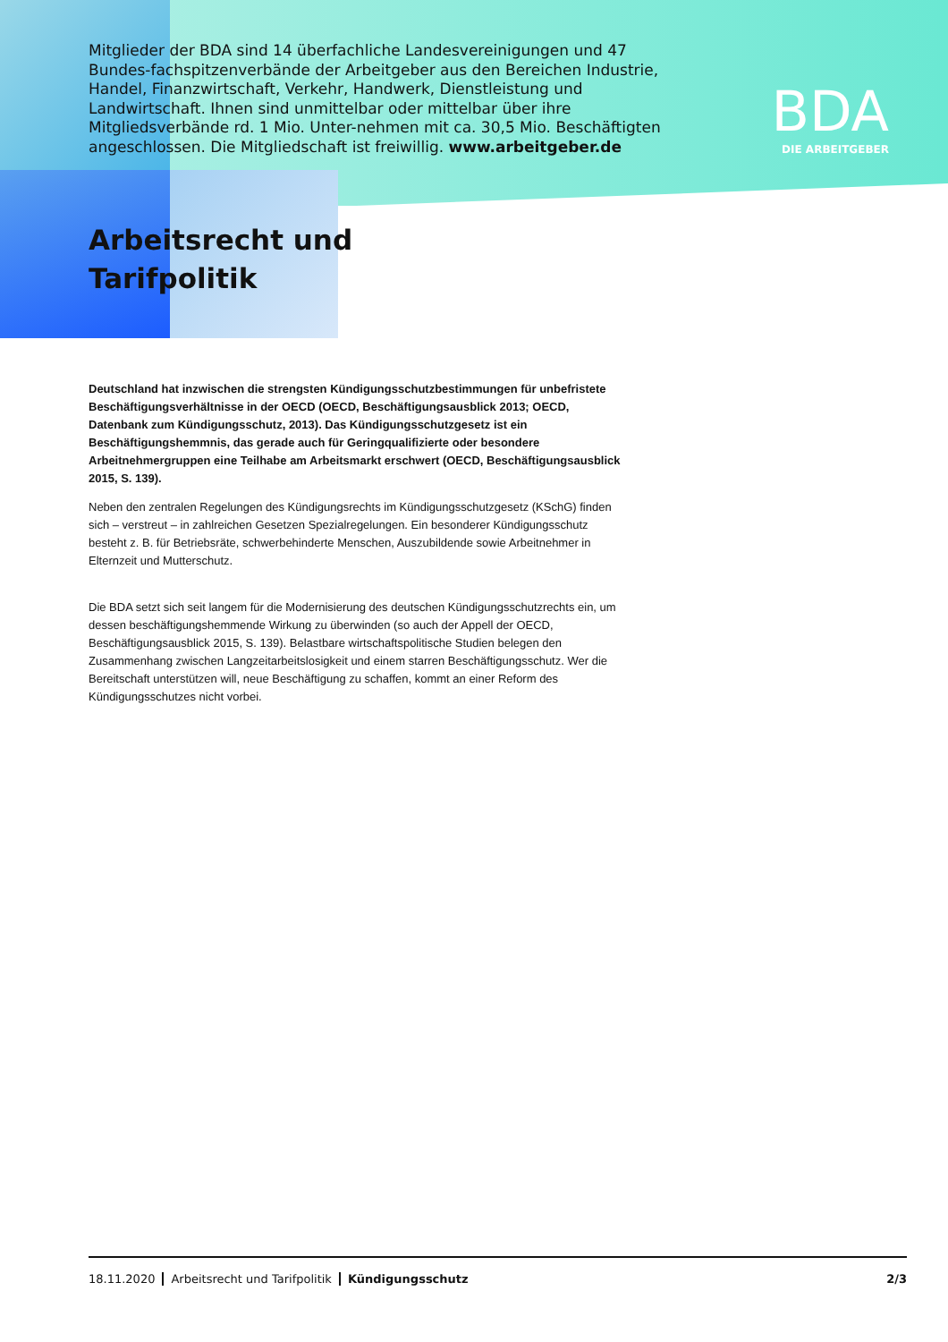Mitglieder der BDA sind 14 überfachliche Landesvereinigungen und 47 Bundes-fachspitzenverbände der Arbeitgeber aus den Bereichen Industrie, Handel, Finanzwirtschaft, Verkehr, Handwerk, Dienstleistung und Landwirtschaft. Ihnen sind unmittelbar oder mittelbar über ihre Mitgliedsverbände rd. 1 Mio. Unter-nehmen mit ca. 30,5 Mio. Beschäftigten angeschlossen. Die Mitgliedschaft ist freiwillig. www.arbeitgeber.de
BDA
DIE ARBEITGEBER
Arbeitsrecht und
Tarifpolitik
Deutschland hat inzwischen die strengsten Kündigungsschutzbestimmungen für unbefristete Beschäftigungsverhältnisse in der OECD (OECD, Beschäftigungsausblick 2013; OECD, Datenbank zum Kündigungsschutz, 2013). Das Kündigungsschutzgesetz ist ein Beschäftigungshemmnis, das gerade auch für Geringqualifizierte oder besondere Arbeitnehmergruppen eine Teilhabe am Arbeitsmarkt erschwert (OECD, Beschäftigungsausblick 2015, S. 139).
Neben den zentralen Regelungen des Kündigungsrechts im Kündigungsschutzgesetz (KSchG) finden sich – verstreut – in zahlreichen Gesetzen Spezialregelungen. Ein besonderer Kündigungsschutz besteht z. B. für Betriebsräte, schwerbehinderte Menschen, Auszubildende sowie Arbeitnehmer in Elternzeit und Mutterschutz.
Die BDA setzt sich seit langem für die Modernisierung des deutschen Kündigungsschutzrechts ein, um dessen beschäftigungshemmende Wirkung zu überwinden (so auch der Appell der OECD, Beschäftigungsausblick 2015, S. 139). Belastbare wirtschaftspolitische Studien belegen den Zusammenhang zwischen Langzeitarbeitslosigkeit und einem starren Beschäftigungsschutz. Wer die Bereitschaft unterstützen will, neue Beschäftigung zu schaffen, kommt an einer Reform des Kündigungsschutzes nicht vorbei.
18.11.2020 Arbeitsrecht und Tarifpolitik Kündigungsschutz 2/3